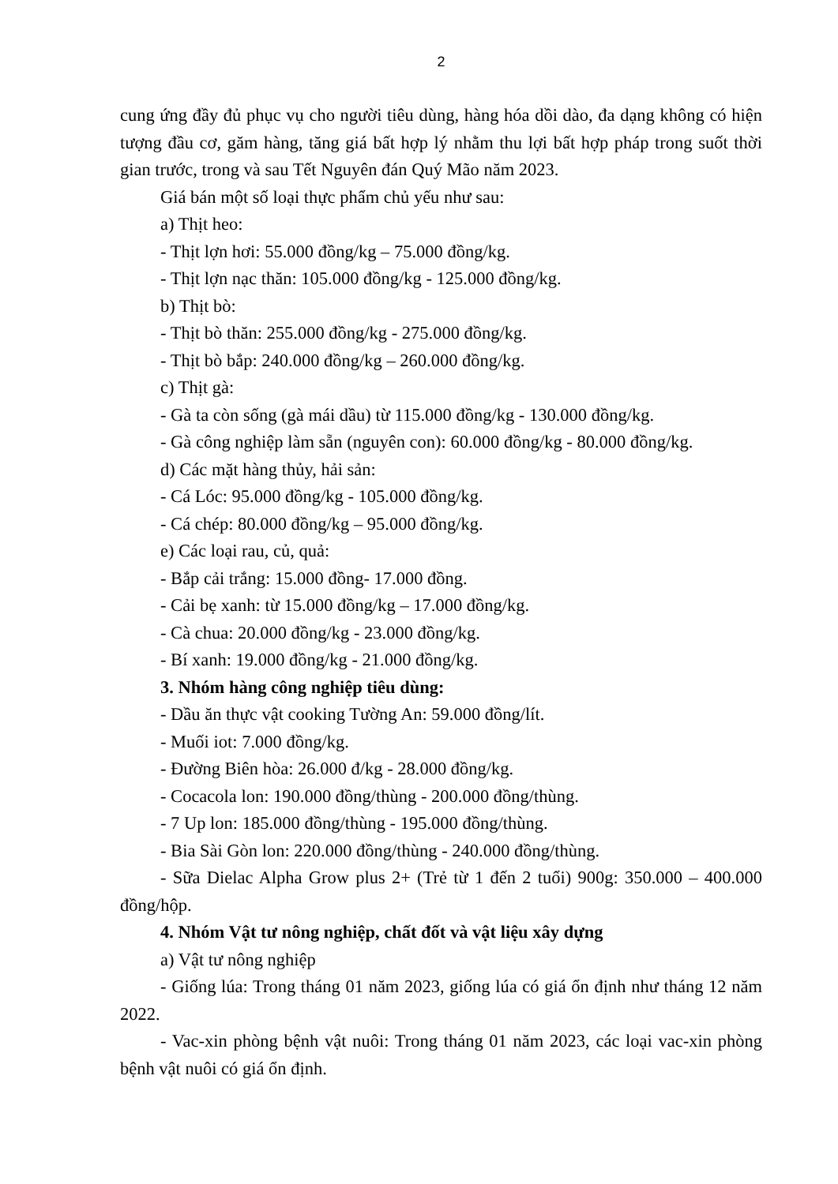2
cung ứng đầy đủ phục vụ cho người tiêu dùng, hàng hóa dồi dào, đa dạng không có hiện tượng đầu cơ, găm hàng, tăng giá bất hợp lý nhằm thu lợi bất hợp pháp trong suốt thời gian trước, trong và sau Tết Nguyên đán Quý Mão năm 2023.
Giá bán một số loại thực phẩm chủ yếu như sau:
a) Thịt heo:
- Thịt lợn hơi: 55.000 đồng/kg – 75.000 đồng/kg.
- Thịt lợn nạc thăn: 105.000 đồng/kg - 125.000 đồng/kg.
b) Thịt bò:
- Thịt bò thăn: 255.000 đồng/kg - 275.000 đồng/kg.
- Thịt bò bắp: 240.000 đồng/kg – 260.000 đồng/kg.
c) Thịt gà:
- Gà ta còn sống (gà mái dầu) từ 115.000 đồng/kg - 130.000 đồng/kg.
- Gà công nghiệp làm sẵn (nguyên con): 60.000 đồng/kg - 80.000 đồng/kg.
d) Các mặt hàng thủy, hải sản:
- Cá Lóc: 95.000 đồng/kg - 105.000 đồng/kg.
- Cá chép: 80.000 đồng/kg – 95.000 đồng/kg.
e) Các loại rau, củ, quả:
- Bắp cải trắng: 15.000 đồng- 17.000 đồng.
- Cải bẹ xanh: từ 15.000 đồng/kg – 17.000 đồng/kg.
- Cà chua: 20.000 đồng/kg - 23.000 đồng/kg.
- Bí xanh: 19.000 đồng/kg - 21.000 đồng/kg.
3. Nhóm hàng công nghiệp tiêu dùng:
- Dầu ăn thực vật cooking Tường An: 59.000 đồng/lít.
- Muối iot: 7.000 đồng/kg.
- Đường Biên hòa: 26.000 đ/kg - 28.000 đồng/kg.
- Cocacola lon: 190.000 đồng/thùng - 200.000 đồng/thùng.
- 7 Up lon: 185.000 đồng/thùng - 195.000 đồng/thùng.
- Bia Sài Gòn lon: 220.000 đồng/thùng - 240.000 đồng/thùng.
- Sữa Dielac Alpha Grow plus 2+ (Trẻ từ 1 đến 2 tuổi) 900g: 350.000 – 400.000 đồng/hộp.
4. Nhóm Vật tư nông nghiệp, chất đốt và vật liệu xây dựng
a) Vật tư nông nghiệp
- Giống lúa: Trong tháng 01 năm 2023, giống lúa có giá ổn định như tháng 12 năm 2022.
- Vac-xin phòng bệnh vật nuôi: Trong tháng 01 năm 2023, các loại vac-xin phòng bệnh vật nuôi có giá ổn định.